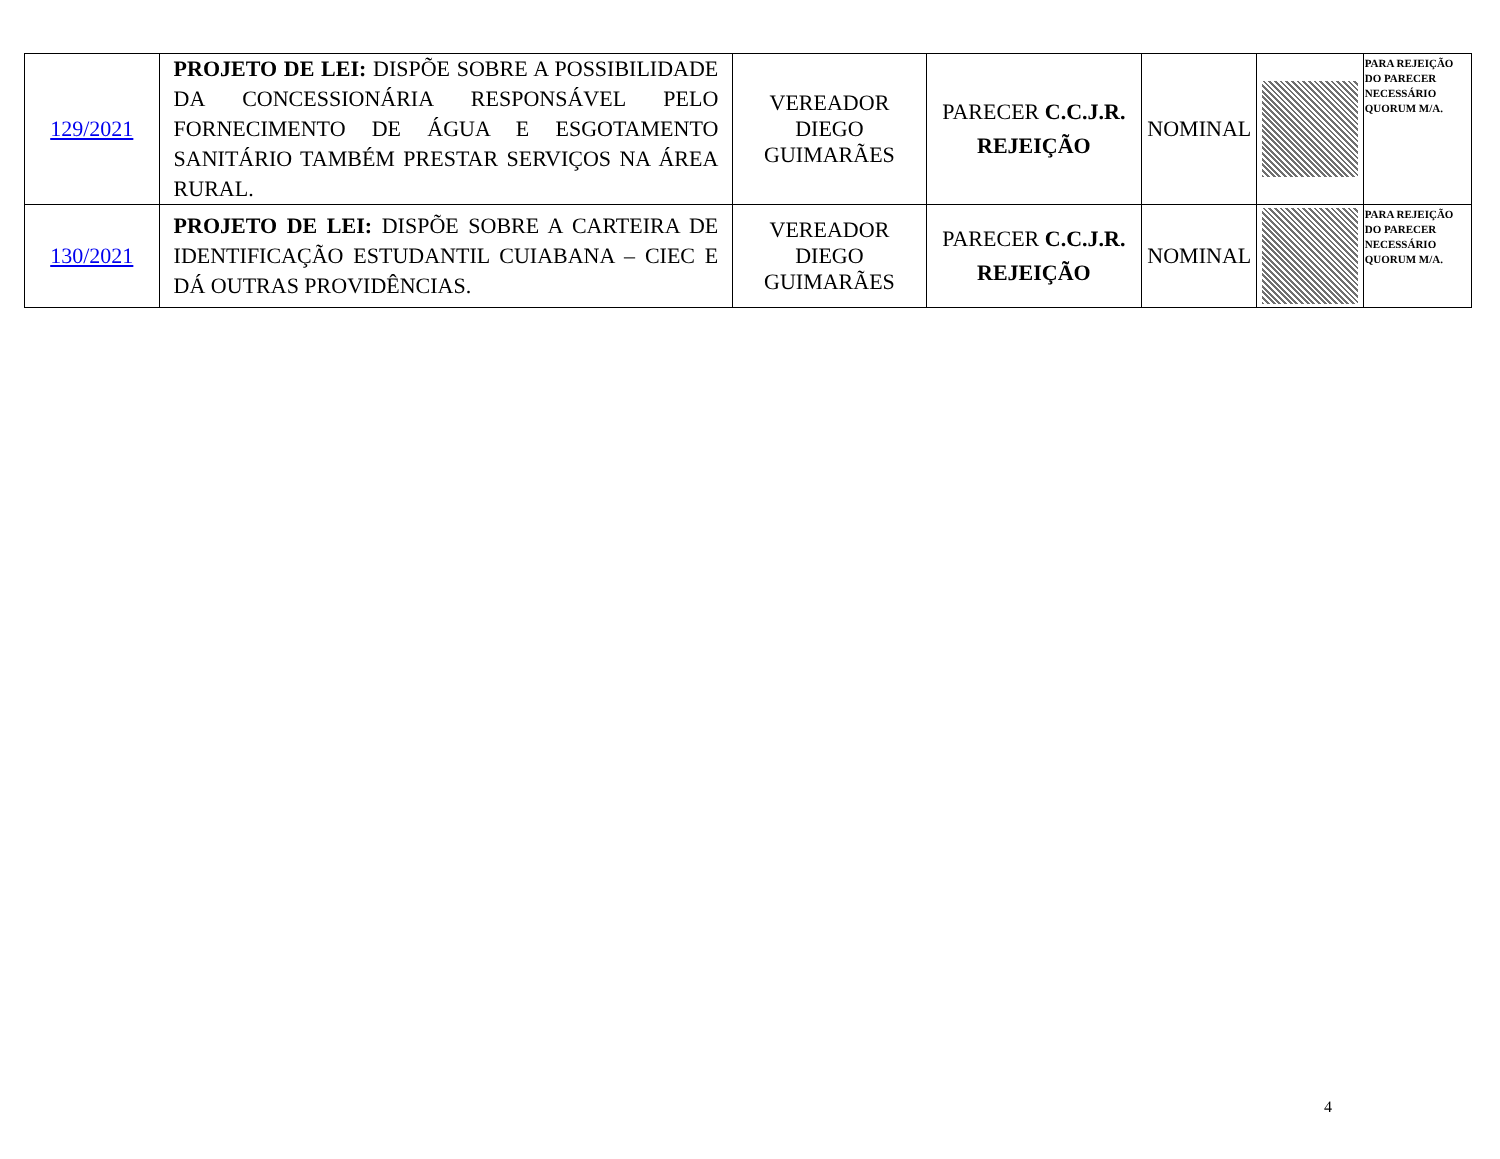| 129/2021 | PROJETO DE LEI: DISPÕE SOBRE A POSSIBILIDADE DA CONCESSIONÁRIA RESPONSÁVEL PELO FORNECIMENTO DE ÁGUA E ESGOTAMENTO SANITÁRIO TAMBÉM PRESTAR SERVIÇOS NA ÁREA RURAL. | VEREADOR DIEGO GUIMARÃES | PARECER C.C.J.R. REJEIÇÃO | NOMINAL | | PARA REJEIÇÃO DO PARECER NECESSÁRIO QUORUM M/A. |
| 130/2021 | PROJETO DE LEI: DISPÕE SOBRE A CARTEIRA DE IDENTIFICAÇÃO ESTUDANTIL CUIABANA – CIEC E DÁ OUTRAS PROVIDÊNCIAS. | VEREADOR DIEGO GUIMARÃES | PARECER C.C.J.R. REJEIÇÃO | NOMINAL | | PARA REJEIÇÃO DO PARECER NECESSÁRIO QUORUM M/A. |
4